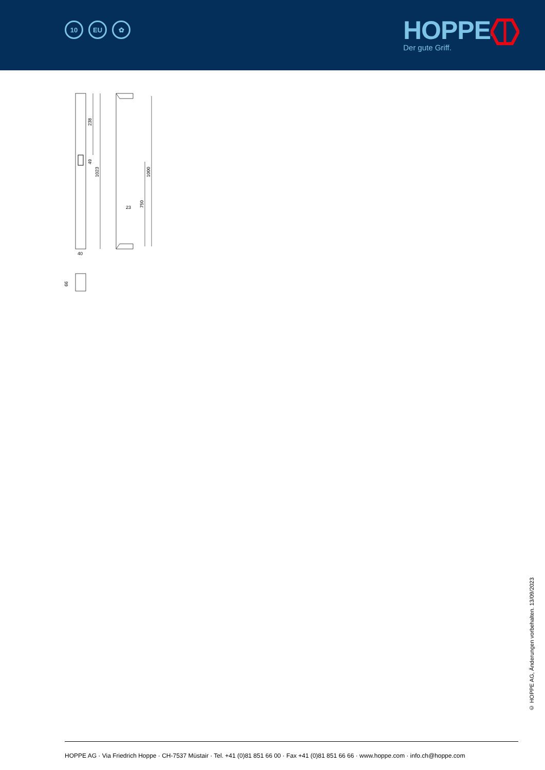10 EU ✿
HOPPE<sup>®</sup>
Der gute Griff.
238
49
1023
40
1000
750
23
66
© HOPPE AG, Änderungen vorbehalten. 13/09/2023
HOPPE AG · Via Friedrich Hoppe · CH-7537 Müstair · Tel. +41 (0)81 851 66 00 · Fax +41 (0)81 851 66 66 · www.hoppe.com · info.ch@hoppe.com